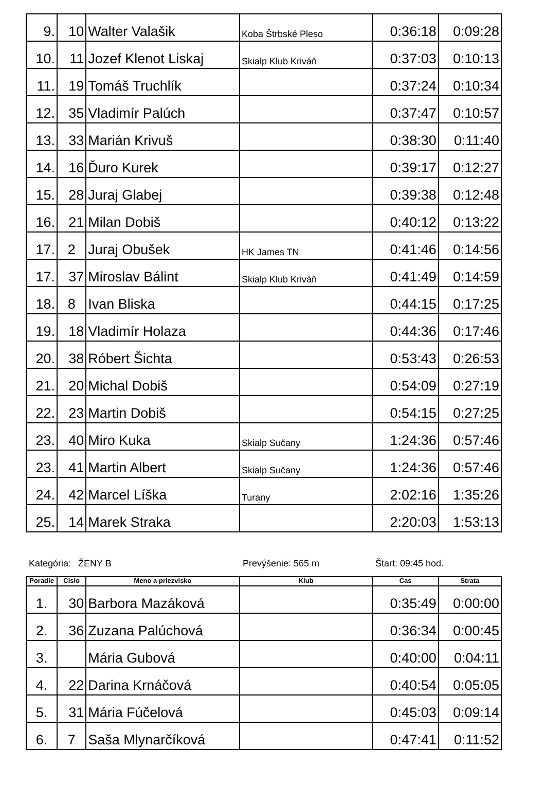| 9. | 10 | Walter Valašik | Koba Štrbské Pleso | 0:36:18 | 0:09:28 |
| 10. | 11 | Jozef Klenot Liskaj | Skialp Klub Kriváň | 0:37:03 | 0:10:13 |
| 11. | 19 | Tomáš Truchlík | | 0:37:24 | 0:10:34 |
| 12. | 35 | Vladimír Palúch | | 0:37:47 | 0:10:57 |
| 13. | 33 | Marián Krivuš | | 0:38:30 | 0:11:40 |
| 14. | 16 | Ďuro Kurek | | 0:39:17 | 0:12:27 |
| 15. | 28 | Juraj Glabej | | 0:39:38 | 0:12:48 |
| 16. | 21 | Milan Dobiš | | 0:40:12 | 0:13:22 |
| 17. | 2 | Juraj Obušek | HK James TN | 0:41:46 | 0:14:56 |
| 17. | 37 | Miroslav Bálint | Skialp Klub Kriváň | 0:41:49 | 0:14:59 |
| 18. | 8 | Ivan Bliska | | 0:44:15 | 0:17:25 |
| 19. | 18 | Vladimír Holaza | | 0:44:36 | 0:17:46 |
| 20. | 38 | Róbert Šichta | | 0:53:43 | 0:26:53 |
| 21. | 20 | Michal Dobiš | | 0:54:09 | 0:27:19 |
| 22. | 23 | Martin Dobiš | | 0:54:15 | 0:27:25 |
| 23. | 40 | Miro Kuka | Skialp Sučany | 1:24:36 | 0:57:46 |
| 23. | 41 | Martin Albert | Skialp Sučany | 1:24:36 | 0:57:46 |
| 24. | 42 | Marcel Líška | Turany | 2:02:16 | 1:35:26 |
| 25. | 14 | Marek Straka | | 2:20:03 | 1:53:13 |
Kategória: ŽENY B Prevýšenie: 565 m Štart: 09:45 hod.
| Poradie | Císlo | Meno a priezvisko | Klub | Cas | Strata |
| --- | --- | --- | --- | --- | --- |
| 1. | 30 | Barbora Mazáková | | 0:35:49 | 0:00:00 |
| 2. | 36 | Zuzana Palúchová | | 0:36:34 | 0:00:45 |
| 3. | | Mária Gubová | | 0:40:00 | 0:04:11 |
| 4. | 22 | Darina Krnáčová | | 0:40:54 | 0:05:05 |
| 5. | 31 | Mária Fúčelová | | 0:45:03 | 0:09:14 |
| 6. | 7 | Saša Mlynarčíková | | 0:47:41 | 0:11:52 |